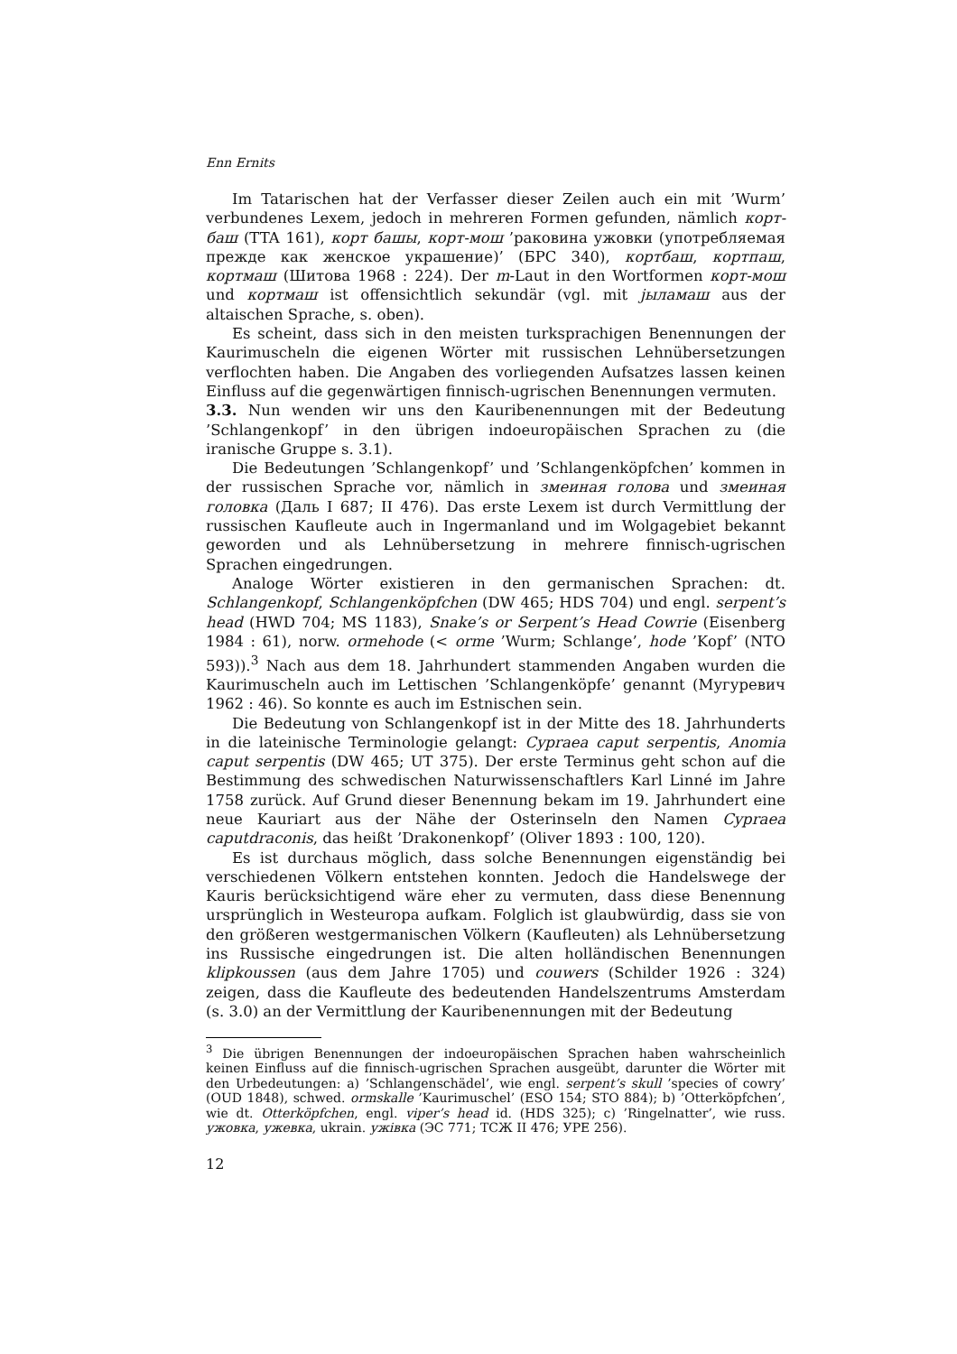Enn Ernits
Im Tatarischen hat der Verfasser dieser Zeilen auch ein mit ’Wurm’ verbundenes Lexem, jedoch in mehreren Formen gefunden, nämlich корт-баш (TTA 161), корт башы, корт-мош ’раковина ужовки (употребляемая прежде как женское украшение)’ (БРС 340), кортбаш, кортпаш, кортмаш (Шитова 1968 : 224). Der m-Laut in den Wortformen корт-мош und кортмаш ist offensichtlich sekundär (vgl. mit јыламаш aus der altaischen Sprache, s. oben).
Es scheint, dass sich in den meisten turksprachigen Benennungen der Kaurimuscheln die eigenen Wörter mit russischen Lehnübersetzungen verflochten haben. Die Angaben des vorliegenden Aufsatzes lassen keinen Einfluss auf die gegenwärtigen finnisch-ugrischen Benennungen vermuten.
3.3. Nun wenden wir uns den Kauribenennungen mit der Bedeutung ’Schlangenkopf’ in den übrigen indoeuropäischen Sprachen zu (die iranische Gruppe s. 3.1).
Die Bedeutungen ’Schlangenkopf’ und ’Schlangenköpfchen’ kommen in der russischen Sprache vor, nämlich in змеиная голова und змеиная головка (Даль I 687; II 476). Das erste Lexem ist durch Vermittlung der russischen Kaufleute auch in Ingermanland und im Wolgagebiet bekannt geworden und als Lehnübersetzung in mehrere finnisch-ugrischen Sprachen eingedrungen.
Analoge Wörter existieren in den germanischen Sprachen: dt. Schlangenkopf, Schlangenköpfchen (DW 465; HDS 704) und engl. serpent’s head (HWD 704; MS 1183), Snake’s or Serpent’s Head Cowrie (Eisenberg 1984 : 61), norw. ormehode (< orme ’Wurm; Schlange’, hode ’Kopf’ (NTO 593)).<sup>3</sup> Nach aus dem 18. Jahrhundert stammenden Angaben wurden die Kaurimuscheln auch im Lettischen ’Schlangenköpfe’ genannt (Мугуревич 1962 : 46). So konnte es auch im Estnischen sein.
Die Bedeutung von Schlangenkopf ist in der Mitte des 18. Jahrhunderts in die lateinische Terminologie gelangt: Cypraea caput serpentis, Anomia caput serpentis (DW 465; UT 375). Der erste Terminus geht schon auf die Bestimmung des schwedischen Naturwissenschaftlers Karl Linné im Jahre 1758 zurück. Auf Grund dieser Benennung bekam im 19. Jahrhundert eine neue Kauriart aus der Nähe der Osterinseln den Namen Cypraea caputdraconis, das heißt ’Drakonenkopf’ (Oliver 1893 : 100, 120).
Es ist durchaus möglich, dass solche Benennungen eigenständig bei verschiedenen Völkern entstehen konnten. Jedoch die Handelswege der Kauris berücksichtigend wäre eher zu vermuten, dass diese Benennung ursprünglich in Westeuropa aufkam. Folglich ist glaubwürdig, dass sie von den größeren westgermanischen Völkern (Kaufleuten) als Lehnübersetzung ins Russische eingedrungen ist. Die alten holländischen Benennungen klipkoussen (aus dem Jahre 1705) und couwers (Schilder 1926 : 324) zeigen, dass die Kaufleute des bedeutenden Handelszentrums Amsterdam (s. 3.0) an der Vermittlung der Kauribenennungen mit der Bedeutung
<sup>3</sup> Die übrigen Benennungen der indoeuropäischen Sprachen haben wahrscheinlich keinen Einfluss auf die finnisch-ugrischen Sprachen ausgeübt, darunter die Wörter mit den Urbedeutungen: a) ’Schlangenschädel’, wie engl. serpent’s skull ’species of cowry’ (OUD 1848), schwed. ormskalle ’Kaurimuschel’ (ESO 154; STO 884); b) ’Otterköpfchen’, wie dt. Otterköpfchen, engl. viper’s head id. (HDS 325); c) ’Ringelnatter’, wie russ. ужовка, ужевка, ukrain. ужівка (ЭС 771; ТСЖ II 476; УРЕ 256).
12